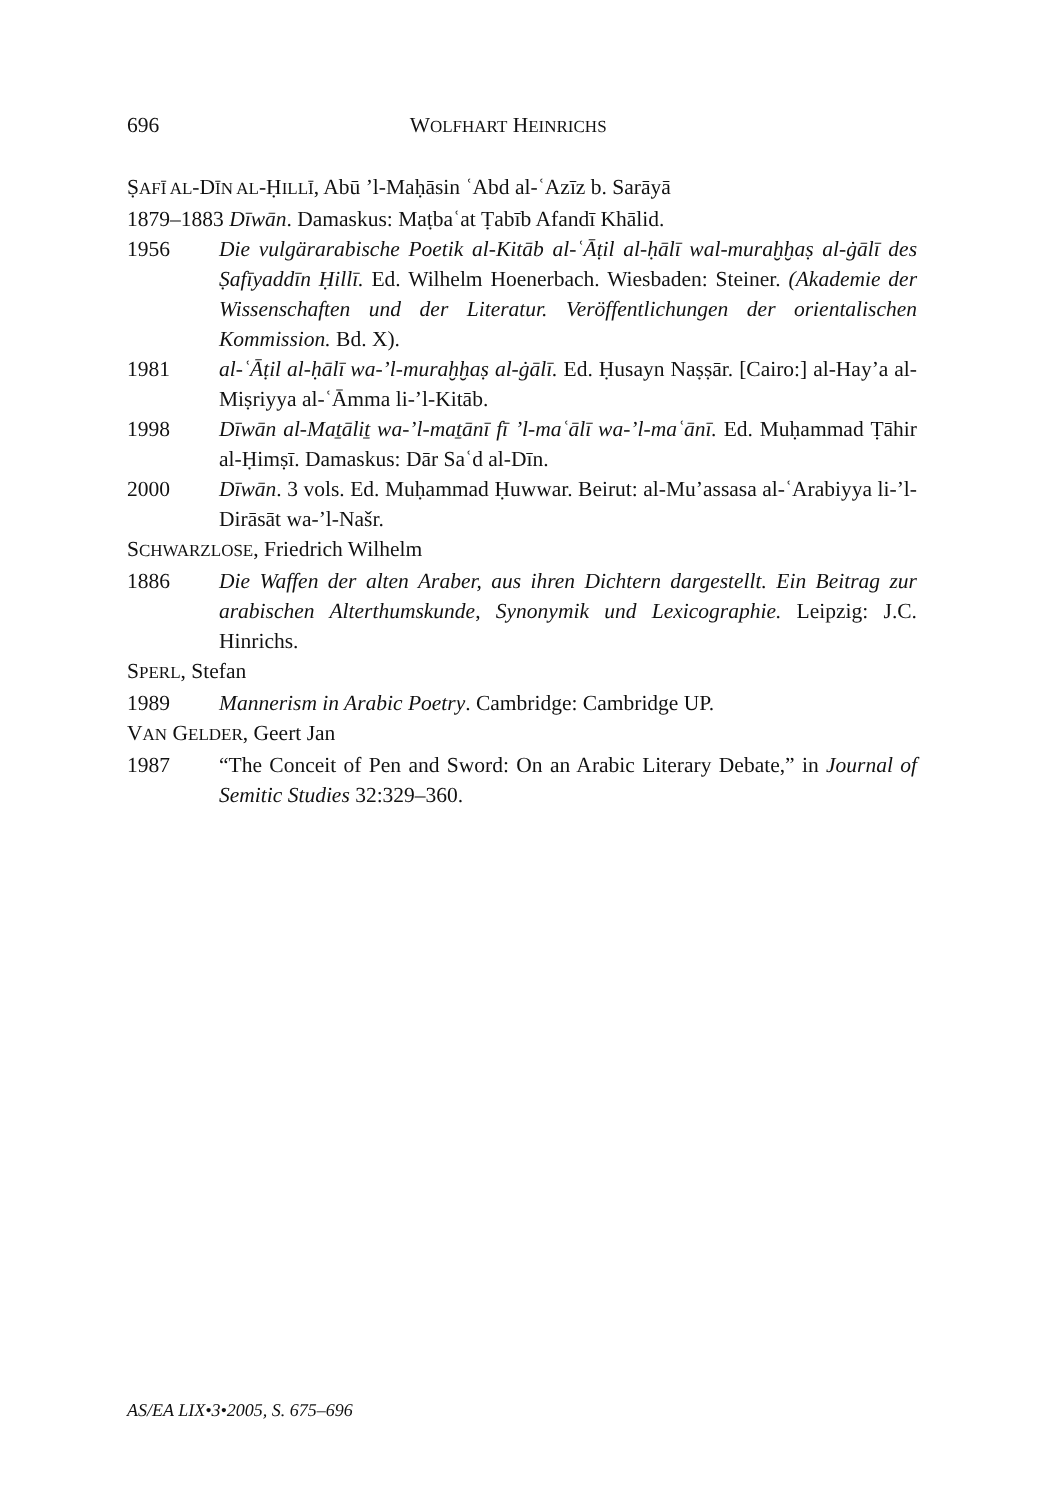696
WOLFHART HEINRICHS
ṢAFĪ AL-DĪN AL-ḤILLĪ, Abū ’l-Maḥāsin ʿAbd al-ʿAzīz b. Sarāyā
1879–1883 Dīwān. Damaskus: Maṭbaʿat Ṭabīb Afandī Khālid.
1956 Die vulgärarabische Poetik al-Kitāb al-ʿĀṭil al-ḥālī wal-muraḫḫaṣ al-ġālī des Ṣafīyaddīn Ḥillī. Ed. Wilhelm Hoenerbach. Wiesbaden: Steiner. (Akademie der Wissenschaften und der Literatur. Veröffentlichungen der orientalischen Kommission. Bd. X).
1981 al-ʿĀṭil al-ḥālī wa-’l-muraḫḫaṣ al-ġālī. Ed. Ḥusayn Naṣṣār. [Cairo:] al-Hay’a al-Miṣriyya al-ʿĀmma li-’l-Kitāb.
1998 Dīwān al-Maṯāliṯ wa-’l-maṯānī fī ’l-maʿālī wa-’l-maʿānī. Ed. Muḥammad Ṭāhir al-Ḥimṣī. Damaskus: Dār Saʿd al-Dīn.
2000 Dīwān. 3 vols. Ed. Muḥammad Ḥuwwar. Beirut: al-Mu’assasa al-ʿArabiyya li-’l-Dirāsāt wa-’l-Našr.
SCHWARZLOSE, Friedrich Wilhelm
1886 Die Waffen der alten Araber, aus ihren Dichtern dargestellt. Ein Beitrag zur arabischen Alterthumskunde, Synonymik und Lexicographie. Leipzig: J.C. Hinrichs.
SPERL, Stefan
1989 Mannerism in Arabic Poetry. Cambridge: Cambridge UP.
VAN GELDER, Geert Jan
1987 “The Conceit of Pen and Sword: On an Arabic Literary Debate,” in Journal of Semitic Studies 32:329–360.
AS/EA LIX•3•2005, S. 675–696